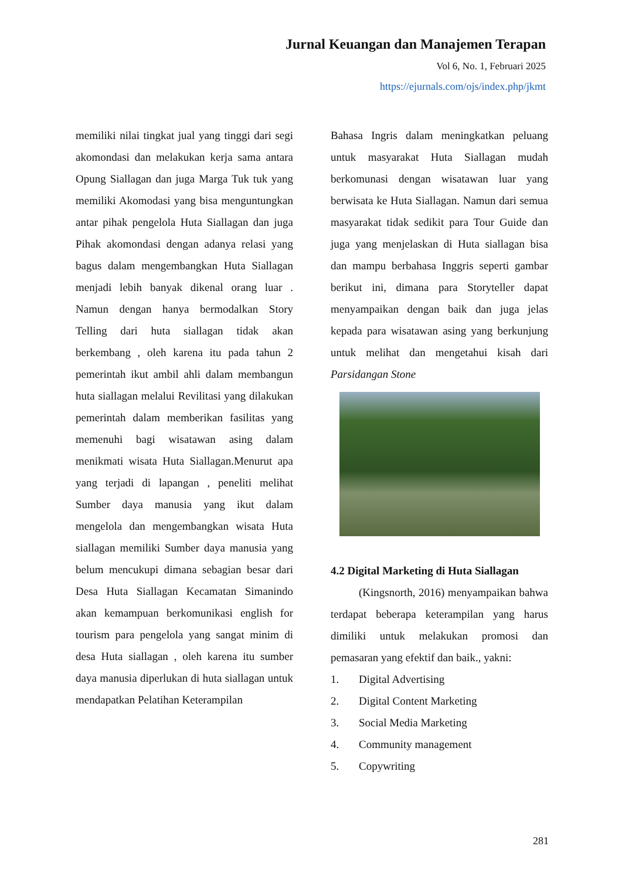Jurnal Keuangan dan Manajemen Terapan
Vol 6, No. 1, Februari 2025
https://ejurnals.com/ojs/index.php/jkmt
memiliki nilai tingkat jual yang tinggi dari segi akomondasi dan melakukan kerja sama antara Opung Siallagan dan juga Marga Tuk tuk yang memiliki Akomodasi yang bisa menguntungkan antar pihak pengelola Huta Siallagan dan juga Pihak akomondasi dengan adanya relasi yang bagus dalam mengembangkan Huta Siallagan menjadi lebih banyak dikenal orang luar . Namun dengan hanya bermodalkan Story Telling dari huta siallagan tidak akan berkembang , oleh karena itu pada tahun 2 pemerintah ikut ambil ahli dalam membangun huta siallagan melalui Revilitasi yang dilakukan pemerintah dalam memberikan fasilitas yang memenuhi bagi wisatawan asing dalam menikmati wisata Huta Siallagan.Menurut apa yang terjadi di lapangan , peneliti melihat Sumber daya manusia yang ikut dalam mengelola dan mengembangkan wisata Huta siallagan memiliki Sumber daya manusia yang belum mencukupi dimana sebagian besar dari Desa Huta Siallagan Kecamatan Simanindo akan kemampuan berkomunikasi english for tourism para pengelola yang sangat minim di desa Huta siallagan , oleh karena itu sumber daya manusia diperlukan di huta siallagan untuk mendapatkan Pelatihan Keterampilan
Bahasa Ingris dalam meningkatkan peluang untuk masyarakat Huta Siallagan mudah berkomunasi dengan wisatawan luar yang berwisata ke Huta Siallagan. Namun dari semua masyarakat tidak sedikit para Tour Guide dan juga yang menjelaskan di Huta siallagan bisa dan mampu berbahasa Inggris seperti gambar berikut ini, dimana para Storyteller dapat menyampaikan dengan baik dan juga jelas kepada para wisatawan asing yang berkunjung untuk melihat dan mengetahui kisah dari Parsidangan Stone
4.2 Digital Marketing di Huta Siallagan
(Kingsnorth, 2016) menyampaikan bahwa terdapat beberapa keterampilan yang harus dimiliki untuk melakukan promosi dan pemasaran yang efektif dan baik., yakni:
1. Digital Advertising
2. Digital Content Marketing
3. Social Media Marketing
4. Community management
5. Copywriting
281